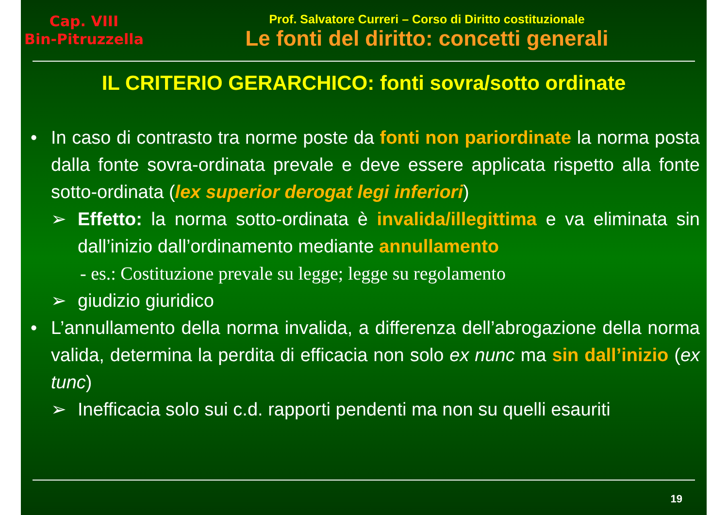Cap. VIII
Bin-Pitruzzella
Prof. Salvatore Curreri – Corso di Diritto costituzionale
Le fonti del diritto: concetti generali
IL CRITERIO GERARCHICO: fonti sovra/sotto ordinate
• In caso di contrasto tra norme poste da fonti non pariordinate la norma posta dalla fonte sovra-ordinata prevale e deve essere applicata rispetto alla fonte sotto-ordinata (lex superior derogat legi inferiori)
➢ Effetto: la norma sotto-ordinata è invalida/illegittima e va eliminata sin dall’inizio dall’ordinamento mediante annullamento
- es.: Costituzione prevale su legge; legge su regolamento
➢ giudizio giuridico
• L’annullamento della norma invalida, a differenza dell’abrogazione della norma valida, determina la perdita di efficacia non solo ex nunc ma sin dall’inizio (ex tunc)
➢ Inefficacia solo sui c.d. rapporti pendenti ma non su quelli esauriti
19